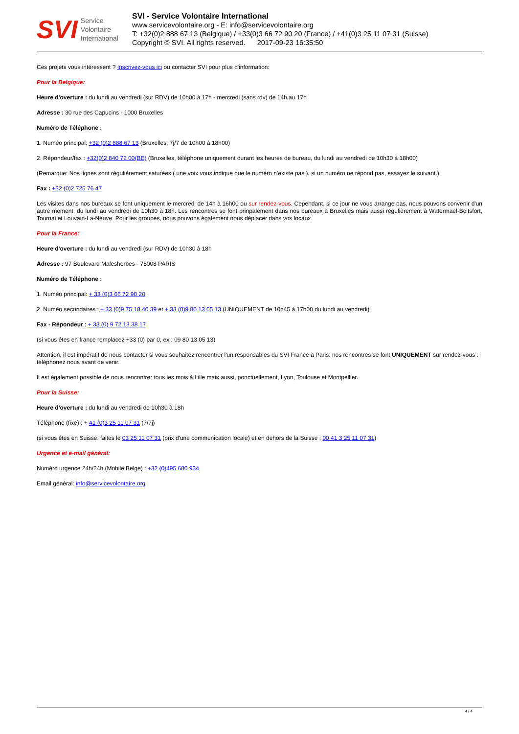SVI Service
Volontaire
International
SVI - Service Volontaire International
www.servicevolontaire.org - E: info@servicevolontaire.org
T: +32(0)2 888 67 13 (Belgique) / +33(0)3 66 72 90 20 (France) / +41(0)3 25 11 07 31 (Suisse)
Copyright © SVI. All rights reserved. 2017-09-23 16:35:50
Ces projets vous intéressent ? Inscrivez-vous ici ou contacter SVI pour plus d'information:
Pour la Belgique:
Heure d'overture : du lundi au vendredi (sur RDV) de 10h00 à 17h - mercredi (sans rdv) de 14h au 17h
Adresse : 30 rue des Capucins - 1000 Bruxelles
Numéro de Téléphone :
1. Numéo principal: +32 (0)2 888 67 13 (Bruxelles, 7j/7 de 10h00 à 18h00)
2. Répondeur/fax : +32(0)2 840 72 00(BE) (Bruxelles, téléphone uniquement durant les heures de bureau, du lundi au vendredi de 10h30 à 18h00)
(Remarque: Nos lignes sont régulièrement saturées ( une voix vous indique que le numéro n'existe pas ), si un numéro ne répond pas, essayez le suivant.)
Fax : +32 (0)2 725 76 47
Les visites dans nos bureaux se font uniquement le mercredi de 14h à 16h00 ou sur rendez-vous. Cependant, si ce jour ne vous arrange pas, nous pouvons convenir d'un autre moment, du lundi au vendredi de 10h30 à 18h. Les rencontres se font prinpalement dans nos bureaux à Bruxelles mais aussi régulièrement à Watermael-Boitsfort, Tournai et Louvain-La-Neuve. Pour les groupes, nous pouvons également nous déplacer dans vos locaux.
Pour la France:
Heure d'overture : du lundi au vendredi (sur RDV) de 10h30 à 18h
Adresse : 97 Boulevard Malesherbes - 75008 PARIS
Numéro de Téléphone :
1. Numéo principal: + 33 (0)3 66 72 90 20
2. Numéo secondaires : + 33 (0)9 75 18 40 39 et + 33 (0)9 80 13 05 13 (UNIQUEMENT de 10h45 à 17h00 du lundi au vendredi)
Fax - Répondeur : + 33 (0) 9 72 13 38 17
(si vous êtes en france remplacez +33 (0) par 0, ex : 09 80 13 05 13)
Attention, il est impératif de nous contacter si vous souhaitez rencontrer l'un résponsables du SVI France à Paris: nos rencontres se font UNIQUEMENT sur rendez-vous : téléphonez nous avant de venir.
Il est également possible de nous rencontrer tous les mois à Lille mais aussi, ponctuellement, Lyon, Toulouse et Montpellier.
Pour la Suisse:
Heure d'overture : du lundi au vendredi de 10h30 à 18h
Téléphone (fixe) : + 41 (0)3 25 11 07 31 (7/7j)
(si vous êtes en Suisse, faites le 03 25 11 07 31 (prix d'une communication locale) et en dehors de la Suisse : 00 41 3 25 11 07 31)
Urgence et e-mail général:
Numéro urgence 24h/24h (Mobile Belge) : +32 (0)495 680 934
Email général: info@servicevolontaire.org
4 / 4